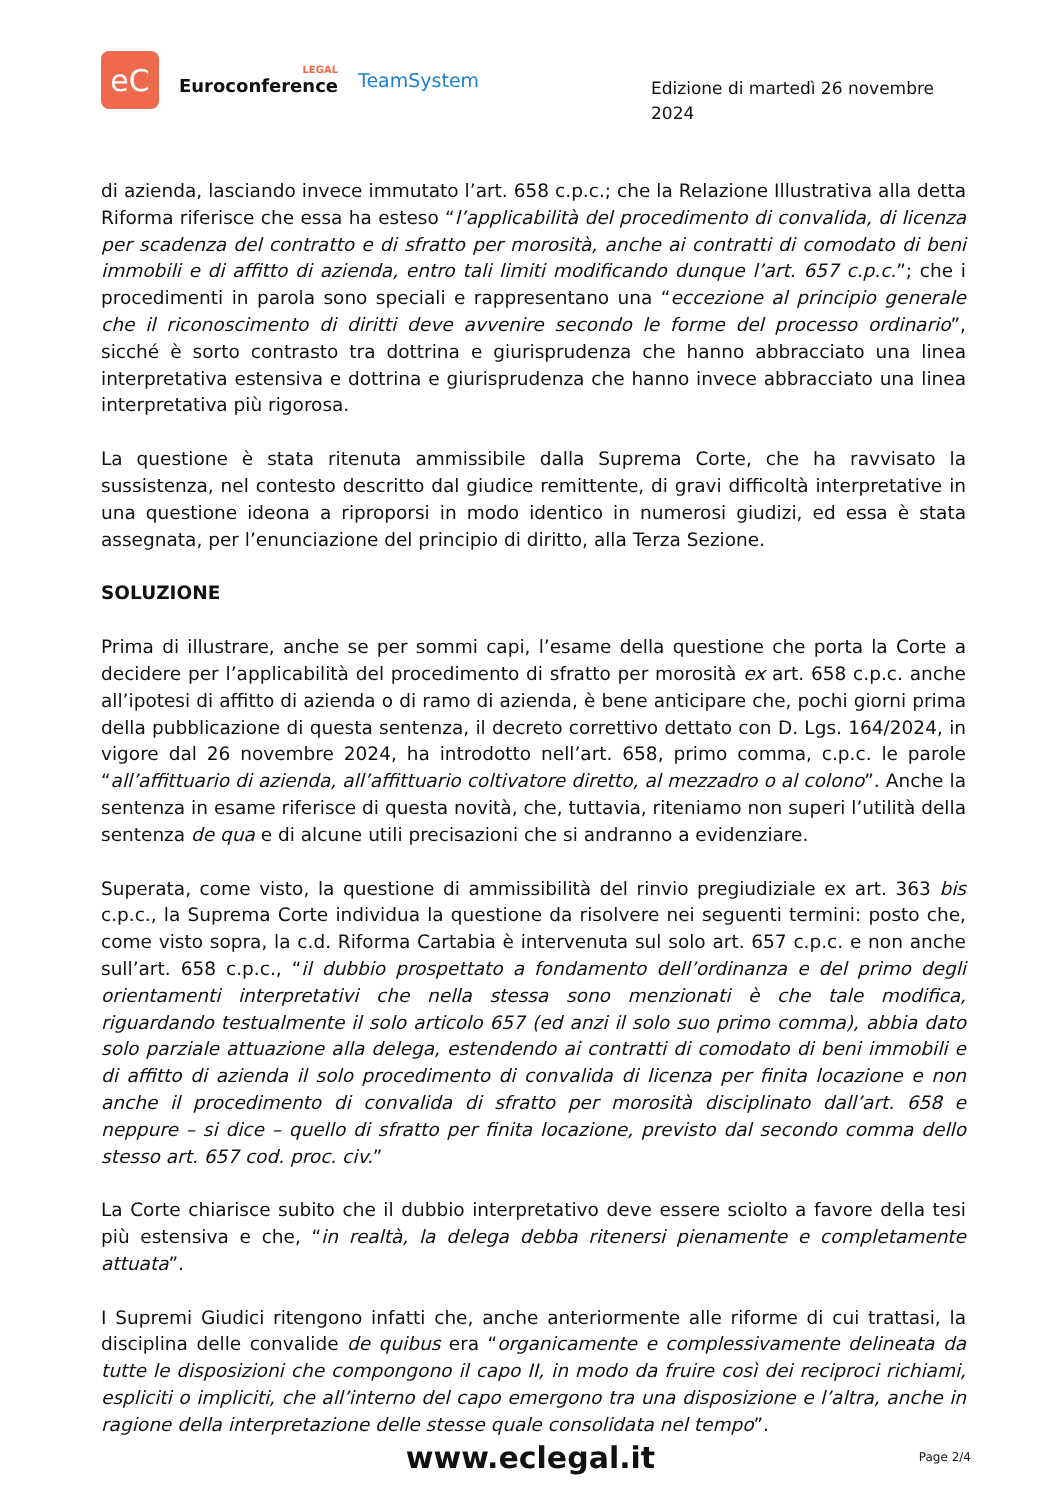eC
LEGAL
Euroconference
TeamSystem
Edizione di martedì 26 novembre 2024
di azienda, lasciando invece immutato l’art. 658 c.p.c.; che la Relazione Illustrativa alla detta Riforma riferisce che essa ha esteso “l’applicabilità del procedimento di convalida, di licenza per scadenza del contratto e di sfratto per morosità, anche ai contratti di comodato di beni immobili e di affitto di azienda, entro tali limiti modificando dunque l’art. 657 c.p.c.”; che i procedimenti in parola sono speciali e rappresentano una “eccezione al principio generale che il riconoscimento di diritti deve avvenire secondo le forme del processo ordinario”, sicché è sorto contrasto tra dottrina e giurisprudenza che hanno abbracciato una linea interpretativa estensiva e dottrina e giurisprudenza che hanno invece abbracciato una linea interpretativa più rigorosa.
La questione è stata ritenuta ammissibile dalla Suprema Corte, che ha ravvisato la sussistenza, nel contesto descritto dal giudice remittente, di gravi difficoltà interpretative in una questione ideona a riproporsi in modo identico in numerosi giudizi, ed essa è stata assegnata, per l’enunciazione del principio di diritto, alla Terza Sezione.
SOLUZIONE
Prima di illustrare, anche se per sommi capi, l’esame della questione che porta la Corte a decidere per l’applicabilità del procedimento di sfratto per morosità ex art. 658 c.p.c. anche all’ipotesi di affitto di azienda o di ramo di azienda, è bene anticipare che, pochi giorni prima della pubblicazione di questa sentenza, il decreto correttivo dettato con D. Lgs. 164/2024, in vigore dal 26 novembre 2024, ha introdotto nell’art. 658, primo comma, c.p.c. le parole “all’affittuario di azienda, all’affittuario coltivatore diretto, al mezzadro o al colono”. Anche la sentenza in esame riferisce di questa novità, che, tuttavia, riteniamo non superi l’utilità della sentenza de qua e di alcune utili precisazioni che si andranno a evidenziare.
Superata, come visto, la questione di ammissibilità del rinvio pregiudiziale ex art. 363 bis c.p.c., la Suprema Corte individua la questione da risolvere nei seguenti termini: posto che, come visto sopra, la c.d. Riforma Cartabia è intervenuta sul solo art. 657 c.p.c. e non anche sull’art. 658 c.p.c., “il dubbio prospettato a fondamento dell’ordinanza e del primo degli orientamenti interpretativi che nella stessa sono menzionati è che tale modifica, riguardando testualmente il solo articolo 657 (ed anzi il solo suo primo comma), abbia dato solo parziale attuazione alla delega, estendendo ai contratti di comodato di beni immobili e di affitto di azienda il solo procedimento di convalida di licenza per finita locazione e non anche il procedimento di convalida di sfratto per morosità disciplinato dall’art. 658 e neppure – si dice – quello di sfratto per finita locazione, previsto dal secondo comma dello stesso art. 657 cod. proc. civ.”
La Corte chiarisce subito che il dubbio interpretativo deve essere sciolto a favore della tesi più estensiva e che, “in realtà, la delega debba ritenersi pienamente e completamente attuata”.
I Supremi Giudici ritengono infatti che, anche anteriormente alle riforme di cui trattasi, la disciplina delle convalide de quibus era “organicamente e complessivamente delineata da tutte le disposizioni che compongono il capo II, in modo da fruire così dei reciproci richiami, espliciti o impliciti, che all’interno del capo emergono tra una disposizione e l’altra, anche in ragione della interpretazione delle stesse quale consolidata nel tempo”.
www.eclegal.it
Page 2/4